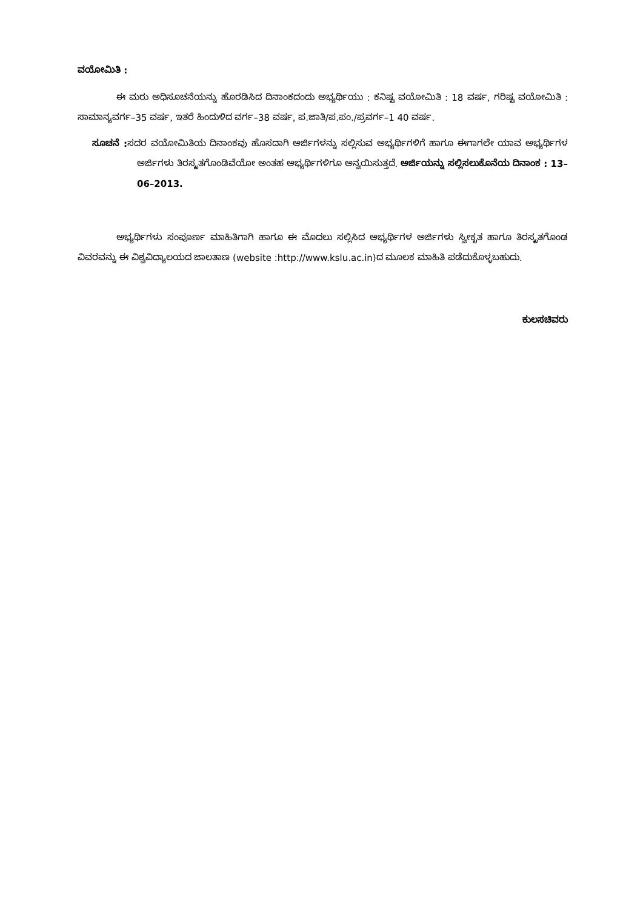ವಯೋಮಿತಿ :
ಈ ಮರು ಅಧಿಸೂಚನೆಯನ್ನು ಹೊರಡಿಸಿದ ದಿನಾಂಕದಂದು ಅಭ್ಯರ್ಥಿಯು : ಕನಿಷ್ಟ ವಯೋಮಿತಿ : 18 ವರ್ಷ, ಗರಿಷ್ಟ ವಯೋಮಿತಿ : ಸಾಮಾನ್ಯವರ್ಗ–35 ವರ್ಷ, ಇತರೆ ಹಿಂದುಳಿದ ವರ್ಗ–38 ವರ್ಷ, ಪ.ಜಾತಿ/ಪ.ಪಂ./ಪ್ರವರ್ಗ–1 40 ವರ್ಷ.
ಸೂಚನೆ : ಸದರ ವಯೋಮಿತಿಯ ದಿನಾಂಕವು ಹೊಸದಾಗಿ ಅರ್ಜಿಗಳನ್ನು ಸಲ್ಲಿಸುವ ಅಭ್ಯರ್ಥಿಗಳಿಗೆ ಹಾಗೂ ಈಗಾಗಲೇ ಯಾವ ಅಭ್ಯರ್ಥಿಗಳ ಅರ್ಜಿಗಳು ತಿರಸ್ಕೃತಗೊಂಡಿವೆಯೋ ಅಂತಹ ಅಭ್ಯರ್ಥಿಗಳಿಗೂ ಅನ್ವಯಿಸುತ್ತದೆ. ಅರ್ಜಿಯನ್ನು ಸಲ್ಲಿಸಲುಕೊನೆಯ ದಿನಾಂಕ : 13–06–2013.
ಅಭ್ಯರ್ಥಿಗಳು ಸಂಪೂರ್ಣ ಮಾಹಿತಿಗಾಗಿ ಹಾಗೂ ಈ ಮೊದಲು ಸಲ್ಲಿಸಿದ ಅಭ್ಯರ್ಥಿಗಳ ಅರ್ಜಿಗಳು ಸ್ವೀಕೃತ ಹಾಗೂ ತಿರಸ್ಕೃತಗೊಂಡ ವಿವರವನ್ನು ಈ ವಿಶ್ವವಿದ್ಯಾಲಯದ ಜಾಲತಾಣ (website :http://www.kslu.ac.in)ದ ಮೂಲಕ ಮಾಹಿತಿ ಪಡೆದುಕೊಳ್ಳಬಹುದು.
ಕುಲಸಚಿವರು